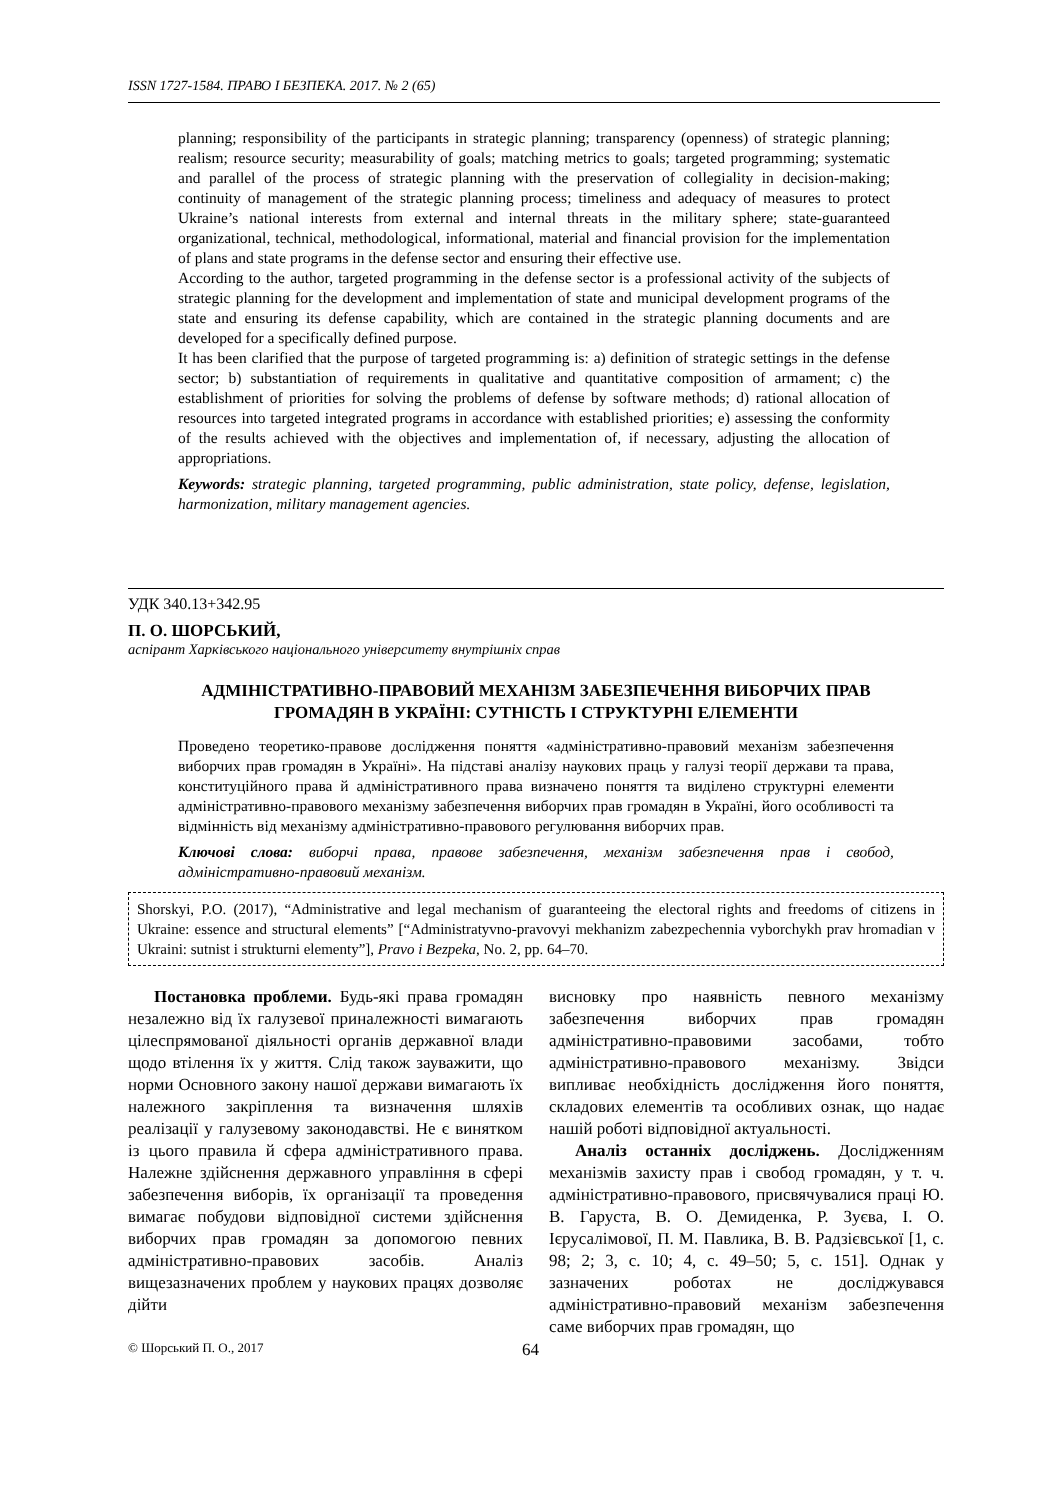ISSN 1727-1584. ПРАВО І БЕЗПЕКА. 2017. № 2 (65)
planning; responsibility of the participants in strategic planning; transparency (openness) of strategic planning; realism; resource security; measurability of goals; matching metrics to goals; targeted programming; systematic and parallel of the process of strategic planning with the preservation of collegiality in decision-making; continuity of management of the strategic planning process; timeliness and adequacy of measures to protect Ukraine’s national interests from external and internal threats in the military sphere; state-guaranteed organizational, technical, methodological, informational, material and financial provision for the implementation of plans and state programs in the defense sector and ensuring their effective use.
According to the author, targeted programming in the defense sector is a professional activity of the subjects of strategic planning for the development and implementation of state and municipal development programs of the state and ensuring its defense capability, which are contained in the strategic planning documents and are developed for a specifically defined purpose.
It has been clarified that the purpose of targeted programming is: a) definition of strategic settings in the defense sector; b) substantiation of requirements in qualitative and quantitative composition of armament; c) the establishment of priorities for solving the problems of defense by software methods; d) rational allocation of resources into targeted integrated programs in accordance with established priorities; e) assessing the conformity of the results achieved with the objectives and implementation of, if necessary, adjusting the allocation of appropriations.
Keywords: strategic planning, targeted programming, public administration, state policy, defense, legislation, harmonization, military management agencies.
УДК 340.13+342.95
П. О. ШОРСЬКИЙ,
аспірант Харківського національного університету внутрішніх справ
АДМІНІСТРАТИВНО-ПРАВОВИЙ МЕХАНІЗМ ЗАБЕЗПЕЧЕННЯ ВИБОРЧИХ ПРАВ
ГРОМАДЯН В УКРАЇНІ: СУТНІСТЬ І СТРУКТУРНІ ЕЛЕМЕНТИ
Проведено теоретико-правове дослідження поняття «адміністративно-правовий механізм забезпечення виборчих прав громадян в Україні». На підставі аналізу наукових праць у галузі теорії держави та права, конституційного права й адміністративного права визначено поняття та виділено структурні елементи адміністративно-правового механізму забезпечення виборчих прав громадян в Україні, його особливості та відмінність від механізму адміністративно-правового регулювання виборчих прав.
Ключові слова: виборчі права, правове забезпечення, механізм забезпечення прав і свобод, адміністративно-правовий механізм.
Shorskyi, P.O. (2017), “Administrative and legal mechanism of guaranteeing the electoral rights and freedoms of citizens in Ukraine: essence and structural elements” [“Administratyvno-pravovyi mekhanizm zabezpechennia vyborchykh prav hromadian v Ukraini: sutnist i strukturni elementy”], Pravo i Bezpeka, No. 2, pp. 64–70.
Постановка проблеми. Будь-які права громадян незалежно від їх галузевої приналежності вимагають цілеспрямованої діяльності органів державної влади щодо втілення їх у життя. Слід також зауважити, що норми Основного закону нашої держави вимагають їх належного закріплення та визначення шляхів реалізації у галузевому законодавстві. Не є винятком із цього правила й сфера адміністративного права. Належне здійснення державного управління в сфері забезпечення виборів, їх організації та проведення вимагає побудови відповідної системи здійснення виборчих прав громадян за допомогою певних адміністративно-правових засобів. Аналіз вищезазначених проблем у наукових працях дозволяє дійти
висновку про наявність певного механізму забезпечення виборчих прав громадян адміністративно-правовими засобами, тобто адміністративно-правового механізму. Звідси випливає необхідність дослідження його поняття, складових елементів та особливих ознак, що надає нашій роботі відповідної актуальності.
Аналіз останніх досліджень. Дослідженням механізмів захисту прав і свобод громадян, у т. ч. адміністративно-правового, присвячувалися праці Ю. В. Гаруста, В. О. Демиденка, Р. Зуєва, І. О. Ієрусалімової, П. М. Павлика, В. В. Радзієвської [1, с. 98; 2; 3, с. 10; 4, с. 49–50; 5, с. 151]. Однак у зазначених роботах не досліджувався адміністративно-правовий механізм забезпечення саме виборчих прав громадян, що
© Шорський П. О., 2017 64